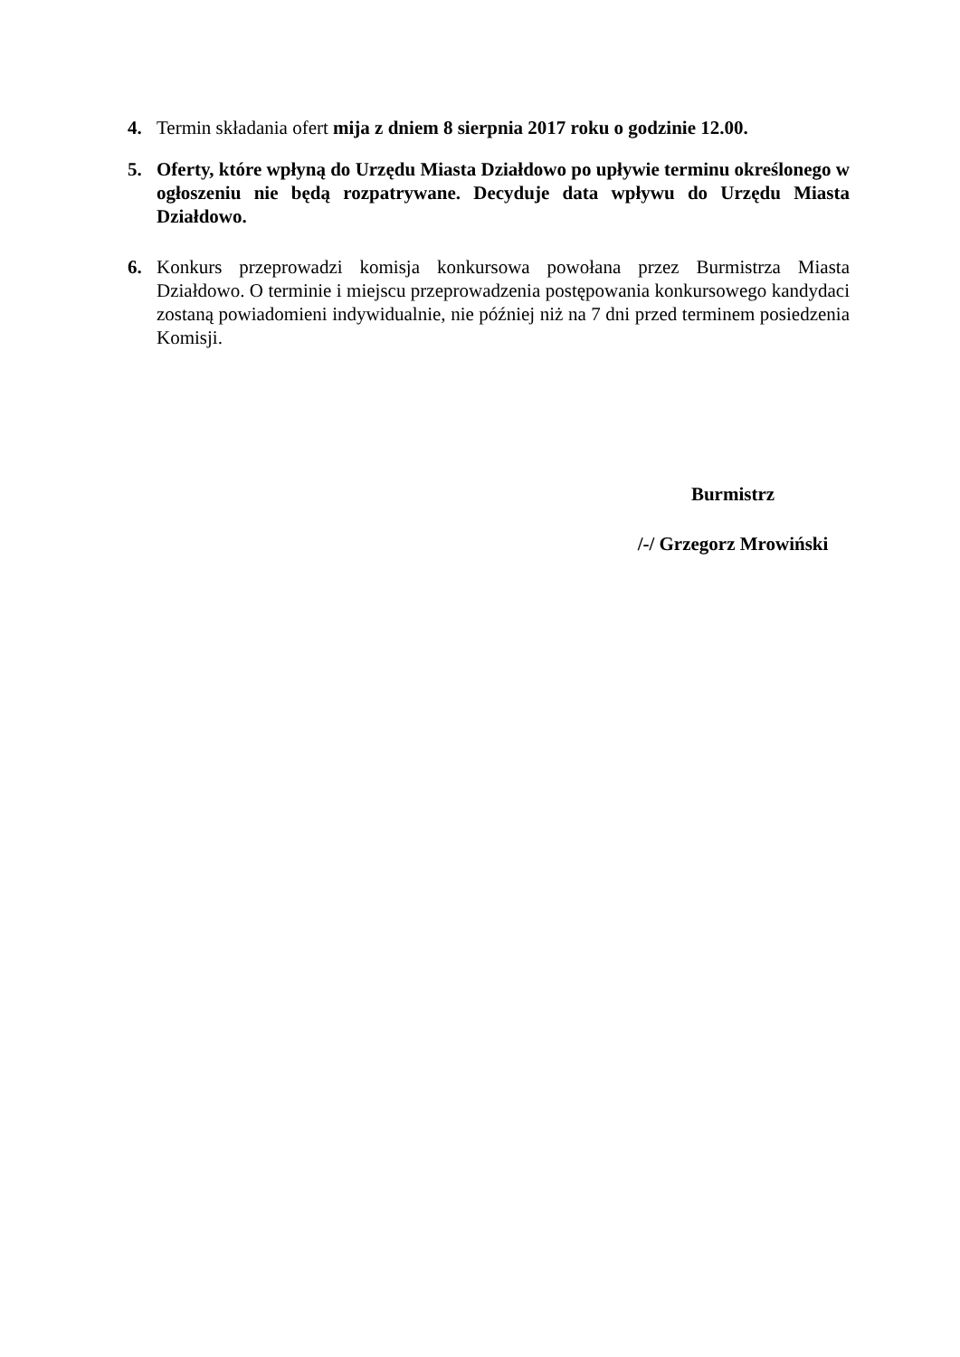4. Termin składania ofert mija z dniem 8 sierpnia 2017 roku o godzinie 12.00.
5. Oferty, które wpłyną do Urzędu Miasta Działdowo po upływie terminu określonego w ogłoszeniu nie będą rozpatrywane. Decyduje data wpływu do Urzędu Miasta Działdowo.
6. Konkurs przeprowadzi komisja konkursowa powołana przez Burmistrza Miasta Działdowo. O terminie i miejscu przeprowadzenia postępowania konkursowego kandydaci zostaną powiadomieni indywidualnie, nie później niż na 7 dni przed terminem posiedzenia Komisji.
Burmistrz
/-/ Grzegorz Mrowiński